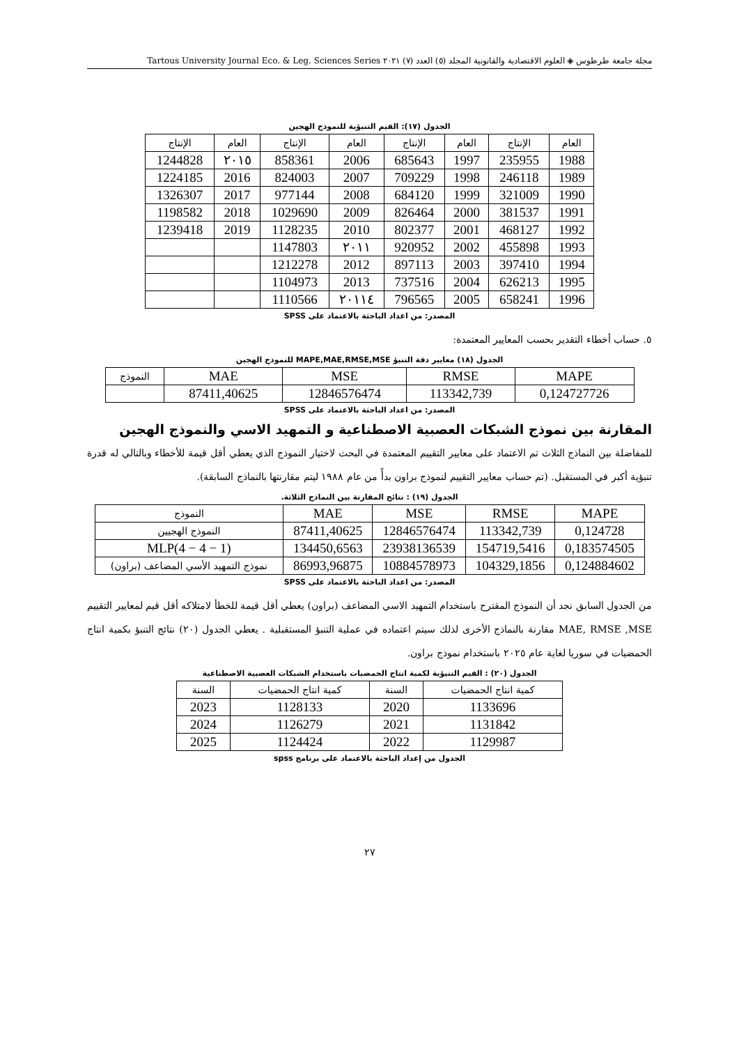مجلة جامعة طرطوس ◈ العلوم الاقتصادية والقانونية المجلد (٥) العدد (٧) ٢٠٢١ Tartous University Journal Eco. & Leg. Sciences Series
الجدول (١٧): القيم التنبؤية للنموذج الهجين
| العام | الإنتاج | العام | الإنتاج | العام | الإنتاج | العام | الإنتاج |
| --- | --- | --- | --- | --- | --- | --- | --- |
| 1988 | 235955 | 1997 | 685643 | 2006 | 858361 | ٢٠١٥ | 1244828 |
| 1989 | 246118 | 1998 | 709229 | 2007 | 824003 | 2016 | 1224185 |
| 1990 | 321009 | 1999 | 684120 | 2008 | 977144 | 2017 | 1326307 |
| 1991 | 381537 | 2000 | 826464 | 2009 | 1029690 | 2018 | 1198582 |
| 1992 | 468127 | 2001 | 802377 | 2010 | 1128235 | 2019 | 1239418 |
| 1993 | 455898 | 2002 | 920952 | ٢٠١١ | 1147803 | | |
| 1994 | 397410 | 2003 | 897113 | 2012 | 1212278 | | |
| 1995 | 626213 | 2004 | 737516 | 2013 | 1104973 | | |
| 1996 | 658241 | 2005 | 796565 | ٢٠١١٤ | 1110566 | | |
المصدر: من اعداد الباحثة بالاعتماد على SPSS
٥. حساب أخطاء التقدير بحسب المعايير المعتمدة:
الجدول (١٨) معايير دقة التنبؤ MAPE,MAE,RMSE,MSE للنموذج الهجين
| MAPE | RMSE | MSE | MAE | النموذج |
| 0,124727726 | 113342,739 | 12846576474 | 87411,40625 | |
المصدر: من اعداد الباحثة بالاعتماد على SPSS
المقارنة بين نموذج الشبكات العصبية الاصطناعية و التمهيد الاسي والنموذج الهجين
للمفاضلة بين النماذج الثلاث تم الاعتماد على معايير التقييم المعتمدة في البحث لاختيار النموذج الذي يعطي أقل قيمة للأخطاء وبالتالي له قدرة تنبؤية أكبر في المستقبل. (تم حساب معايير التقييم لنموذج براون بدأً من عام ١٩٨٨ ليتم مقارنتها بالنماذج السابقة).
الجدول (١٩) : نتائج المقارنة بين النماذج الثلاثة.
| MAPE | RMSE | MSE | MAE | النموذج |
| 0,124728 | 113342,739 | 12846576474 | 87411,40625 | النموذج الهجيين |
| 0,183574505 | 154719,5416 | 23938136539 | 134450,6563 | MLP(4 − 4 − 1) |
| 0,124884602 | 104329,1856 | 10884578973 | 86993,96875 | نموذج التمهيد الأسي المضاعف (براون) |
المصدر: من اعداد الباحثة بالاعتماد على SPSS
من الجدول السابق نجد أن النموذج المقترح باستخدام التمهيد الاسي المضاعف (براون) يعطي أقل قيمة للخطأ لامتلاكه أقل قيم لمعايير التقييم MAE, RMSE ,MSE مقارنة بالنماذج الأخرى لذلك سيتم اعتماده في عملية التنبؤ المستقبلية . يعطي الجدول (٢٠) نتائج التنبؤ بكمية انتاج الحمضيات في سوريا لغاية عام ٢٠٢٥ باستخدام نموذج براون.
الجدول (٢٠) : القيم التنبؤية لكمية انتاج الحمضيات باستخدام الشبكات العصبية الاصطناعية
| كمية انتاج الحمضيات | السنة | كمية انتاج الحمضيات | السنة |
| --- | --- | --- | --- |
| 1133696 | 2020 | 1128133 | 2023 |
| 1131842 | 2021 | 1126279 | 2024 |
| 1129987 | 2022 | 1124424 | 2025 |
الجدول من إعداد الباحثة بالاعتماد على برنامج spss
٢٧